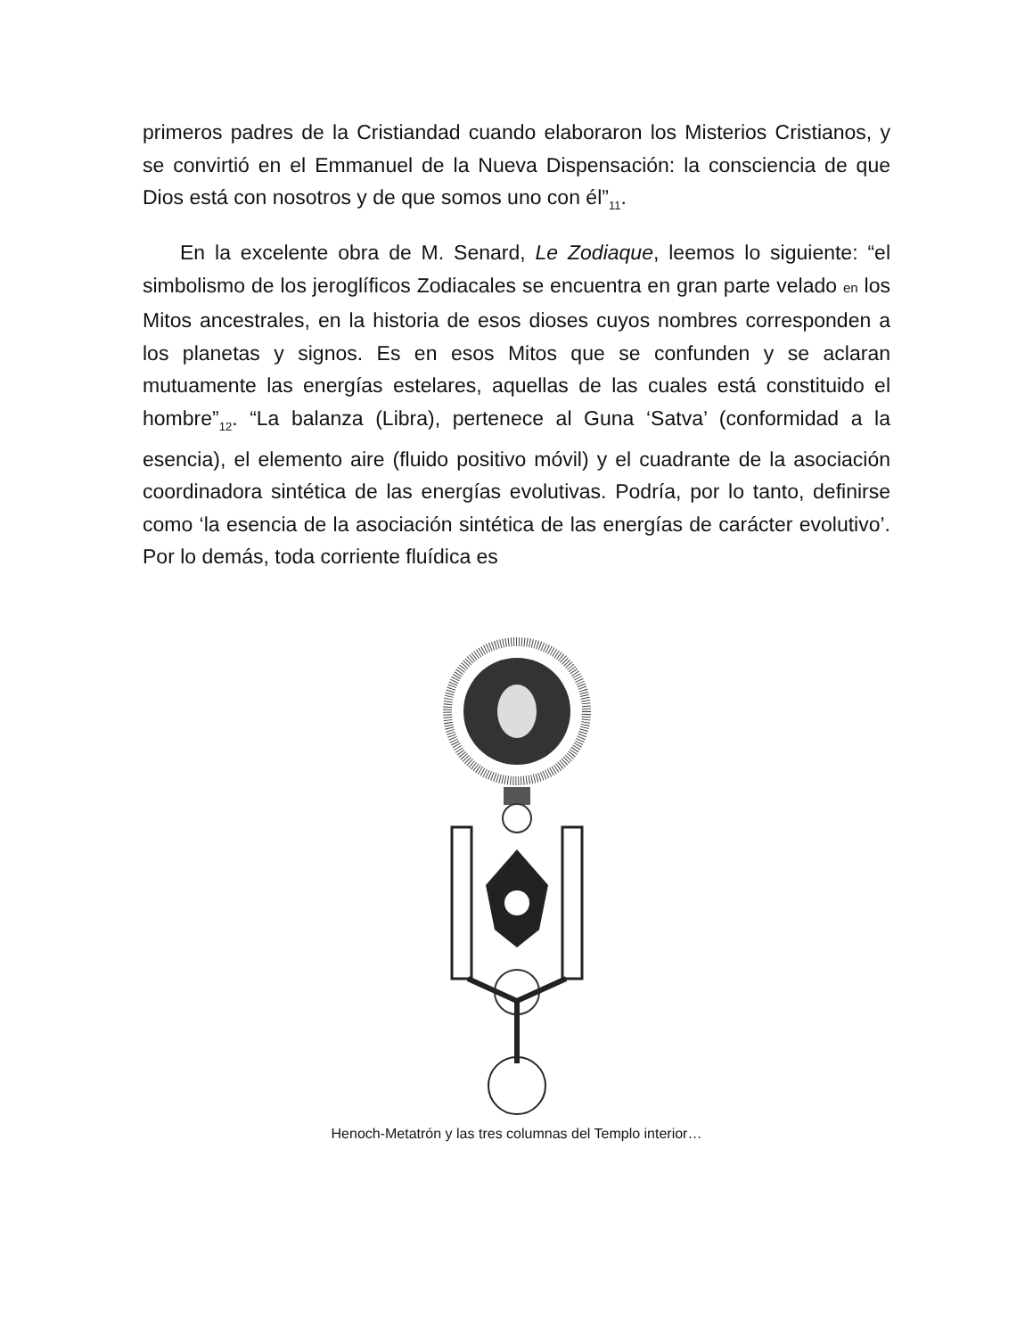primeros padres de la Cristiandad cuando elaboraron los Misterios Cristianos, y se convirtió en el Emmanuel de la Nueva Dispensación: la consciencia de que Dios está con nosotros y de que somos uno con él”<sub>11</sub>.
En la excelente obra de M. Senard, Le Zodiaque, leemos lo siguiente: “el simbolismo de los jeroglíficos Zodiacales se encuentra en gran parte velado en los Mitos ancestrales, en la historia de esos dioses cuyos nombres corresponden a los planetas y signos. Es en esos Mitos que se confunden y se aclaran mutuamente las energías estelares, aquellas de las cuales está constituido el hombre”<sub>12</sub>. “La balanza (Libra), pertenece al Guna ‘Satva’ (conformidad a la esencia), el elemento aire (fluido positivo móvil) y el cuadrante de la asociación coordinadora sintética de las energías evolutivas. Podría, por lo tanto, definirse como ‘la esencia de la asociación sintética de las energías de carácter evolutivo’. Por lo demás, toda corriente fluídica es
Henoch-Metatrón y las tres columnas del Templo interior…